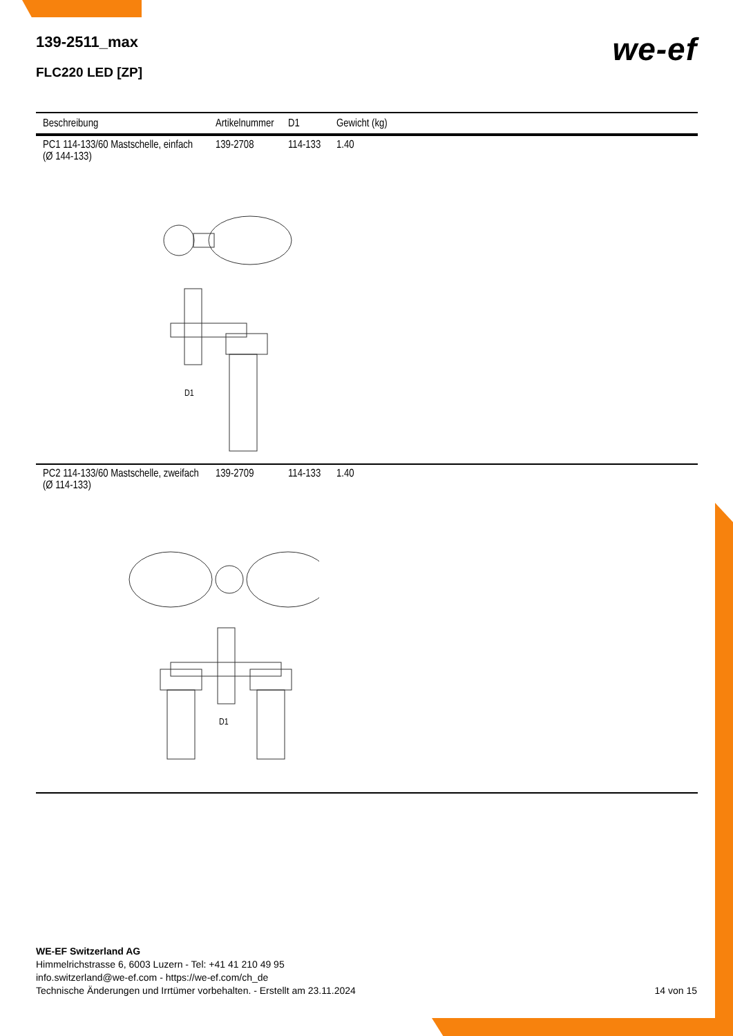we-ef
139-2511_max
FLC220 LED [ZP]
| Beschreibung | Artikelnummer | D1 | Gewicht (kg) |
| --- | --- | --- | --- |
| PC1 114-133/60 Mastschelle, einfach (Ø 144-133) | 139-2708 | 114-133 | 1.40 |
| D1 | | | |
| PC2 114-133/60 Mastschelle, zweifach (Ø 114-133) | 139-2709 | 114-133 | 1.40 |
| D1 | | | |
WE-EF Switzerland AG
Himmelrichstrasse 6, 6003 Luzern - Tel: +41 41 210 49 95
info.switzerland@we-ef.com - https://we-ef.com/ch_de
Technische Änderungen und Irrtümer vorbehalten. - Erstellt am 23.11.2024
14 von 15